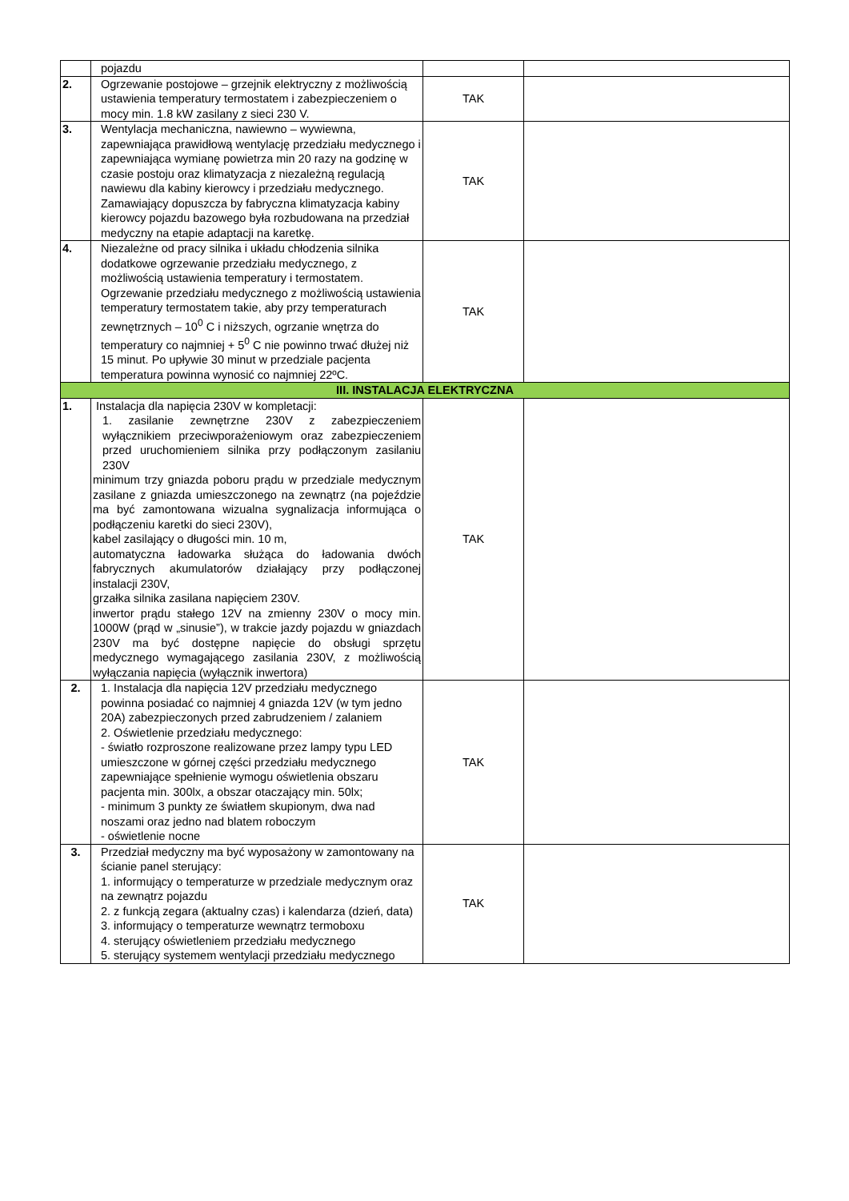| | pojazdu | | |
| 2. | Ogrzewanie postojowe – grzejnik elektryczny z możliwością ustawienia temperatury termostatem i zabezpieczeniem o mocy min. 1.8 kW zasilany z sieci 230 V. | TAK | |
| 3. | Wentylacja mechaniczna, nawiewno – wywiewna, zapewniająca prawidłową wentylację przedziału medycznego i zapewniająca wymianę powietrza min 20 razy na godzinę w czasie postoju oraz klimatyzacja z niezależną regulacją nawiewu dla kabiny kierowcy i przedziału medycznego. Zamawiający dopuszcza by fabryczna klimatyzacja kabiny kierowcy pojazdu bazowego była rozbudowana na przedział medyczny na etapie adaptacji na karetkę. | TAK | |
| 4. | Niezależne od pracy silnika i układu chłodzenia silnika dodatkowe ogrzewanie przedziału medycznego, z możliwością ustawienia temperatury i termostatem. Ogrzewanie przedziału medycznego z możliwością ustawienia temperatury termostatem takie, aby przy temperaturach zewnętrznych – 10<sup>0</sup> C i niższych, ogrzanie wnętrza do temperatury co najmniej + 5<sup>0</sup> C nie powinno trwać dłużej niż 15 minut. Po upływie 30 minut w przedziale pacjenta temperatura powinna wynosić co najmniej 22ºC. | TAK | |
| III. INSTALACJA ELEKTRYCZNA | | | |
| 1. | Instalacja dla napięcia 230V w kompletacji: 1. zasilanie zewnętrzne 230V z zabezpieczeniem wyłącznikiem przeciwporażeniowym oraz zabezpieczeniem przed uruchomieniem silnika przy podłączonym zasilaniu 230V minimum trzy gniazda poboru prądu w przedziale medycznym zasilane z gniazda umieszczonego na zewnątrz (na pojeździe ma być zamontowana wizualna sygnalizacja informująca o podłączeniu karetki do sieci 230V), kabel zasilający o długości min. 10 m, automatyczna ładowarka służąca do ładowania dwóch fabrycznych akumulatorów działający przy podłączonej instalacji 230V, grzałka silnika zasilana napięciem 230V. inwertor prądu stałego 12V na zmienny 230V o mocy min. 1000W (prąd w „sinusie”), w trakcie jazdy pojazdu w gniazdach 230V ma być dostępne napięcie do obsługi sprzętu medycznego wymagającego zasilania 230V, z możliwością wyłączania napięcia (wyłącznik inwertora) | TAK | |
| 2. | 1. Instalacja dla napięcia 12V przedziału medycznego powinna posiadać co najmniej 4 gniazda 12V (w tym jedno 20A) zabezpieczonych przed zabrudzeniem / zalaniem 2. Oświetlenie przedziału medycznego: - światło rozproszone realizowane przez lampy typu LED umieszczone w górnej części przedziału medycznego zapewniające spełnienie wymogu oświetlenia obszaru pacjenta min. 300lx, a obszar otaczający min. 50lx; - minimum 3 punkty ze światłem skupionym, dwa nad noszami oraz jedno nad blatem roboczym - oświetlenie nocne | TAK | |
| 3. | Przedział medyczny ma być wyposażony w zamontowany na ścianie panel sterujący: 1. informujący o temperaturze w przedziale medycznym oraz na zewnątrz pojazdu 2. z funkcją zegara (aktualny czas) i kalendarza (dzień, data) 3. informujący o temperaturze wewnątrz termoboxu 4. sterujący oświetleniem przedziału medycznego 5. sterujący systemem wentylacji przedziału medycznego | TAK | |